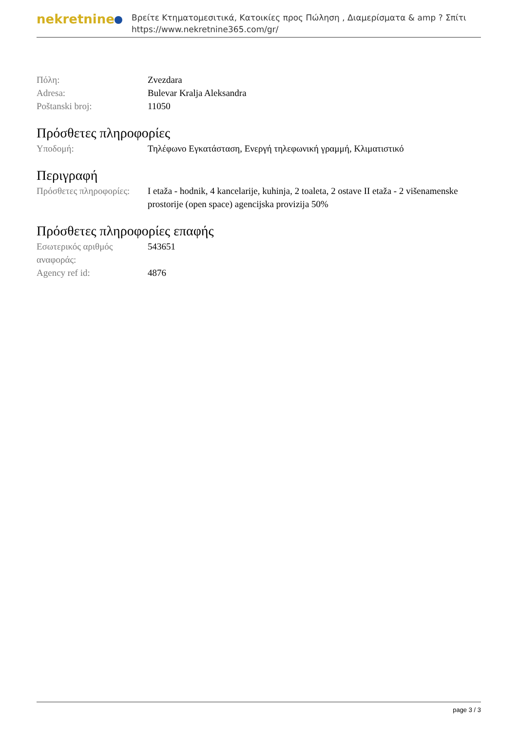nekretnine
Βρείτε Κτηματομεσιτικά, Κατοικίες προς Πώληση , Διαμερίσματα & amp ? Σπίτι
https://www.nekretnine365.com/gr/
| Πόλη: | Zvezdara |
| Adresa: | Bulevar Kralja Aleksandra |
| Poštanski broj: | 11050 |
Πρόσθετες πληροφορίες
| Υποδομή: | Τηλέφωνο Εγκατάσταση, Ενεργή τηλεφωνική γραμμή, Κλιματιστικό |
Περιγραφή
| Πρόσθετες πληροφορίες: | I etaža - hodnik, 4 kancelarije, kuhinja, 2 toaleta, 2 ostave II etaža - 2 višenamenske prostorije (open space) agencijska provizija 50% |
Πρόσθετες πληροφορίες επαφής
| Εσωτερικός αριθμός αναφοράς: | 543651 |
| Agency ref id: | 4876 |
page 3 / 3